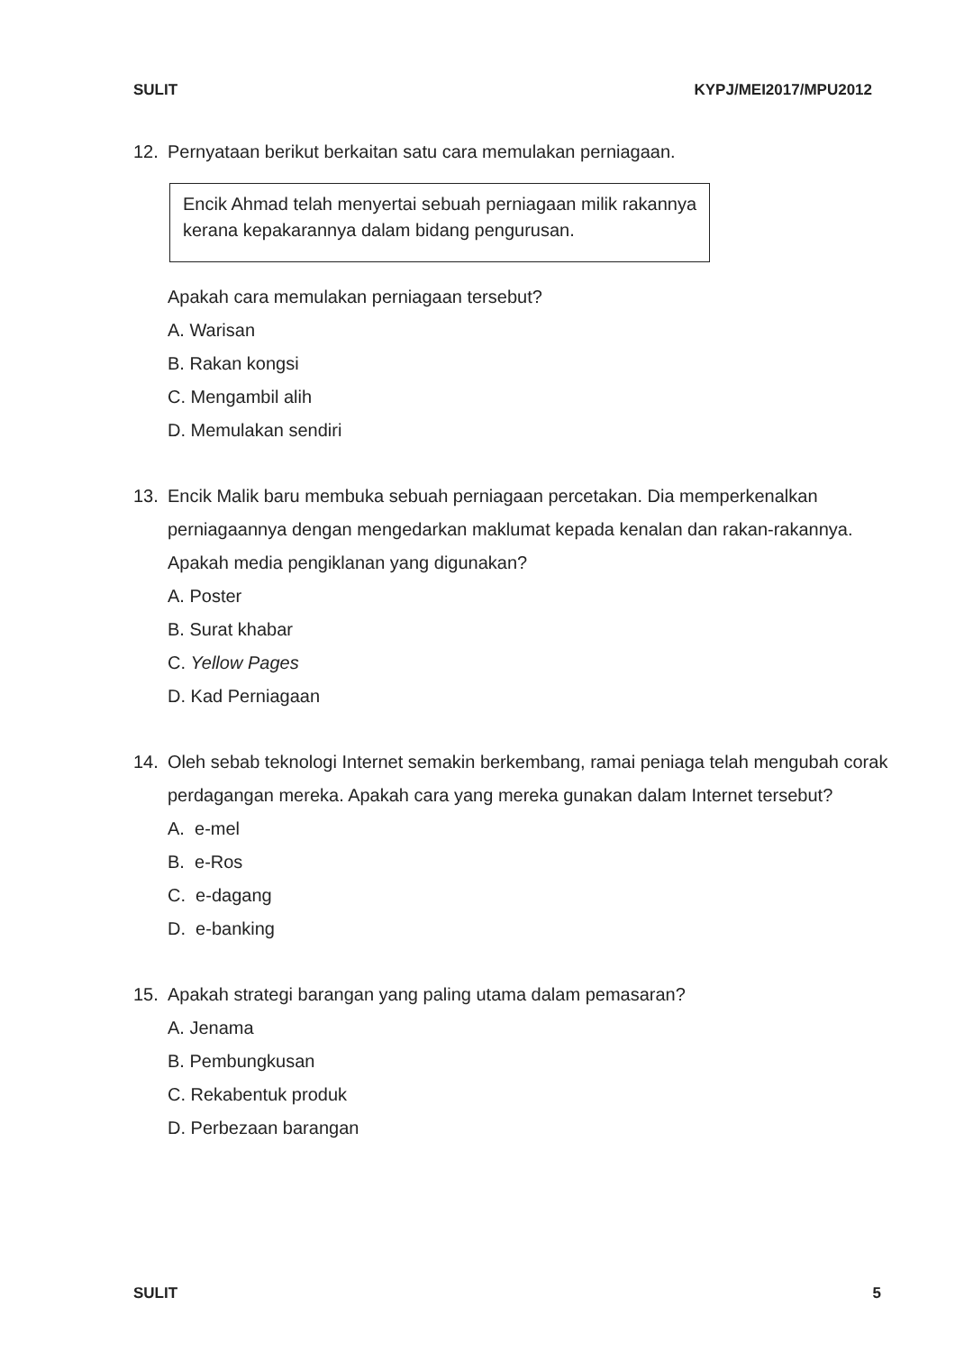SULIT KYPJ/MEI2017/MPU2012
12. Pernyataan berikut berkaitan satu cara memulakan perniagaan.
Encik Ahmad telah menyertai sebuah perniagaan milik rakannya kerana kepakarannya dalam bidang pengurusan.
Apakah cara memulakan perniagaan tersebut?
A. Warisan
B. Rakan kongsi
C. Mengambil alih
D. Memulakan sendiri
13. Encik Malik baru membuka sebuah perniagaan percetakan. Dia memperkenalkan perniagaannya dengan mengedarkan maklumat kepada kenalan dan rakan-rakannya. Apakah media pengiklanan yang digunakan?
A. Poster
B. Surat khabar
C. Yellow Pages
D. Kad Perniagaan
14. Oleh sebab teknologi Internet semakin berkembang, ramai peniaga telah mengubah corak perdagangan mereka. Apakah cara yang mereka gunakan dalam Internet tersebut?
A. e-mel
B. e-Ros
C. e-dagang
D. e-banking
15. Apakah strategi barangan yang paling utama dalam pemasaran?
A. Jenama
B. Pembungkusan
C. Rekabentuk produk
D. Perbezaan barangan
SULIT 5